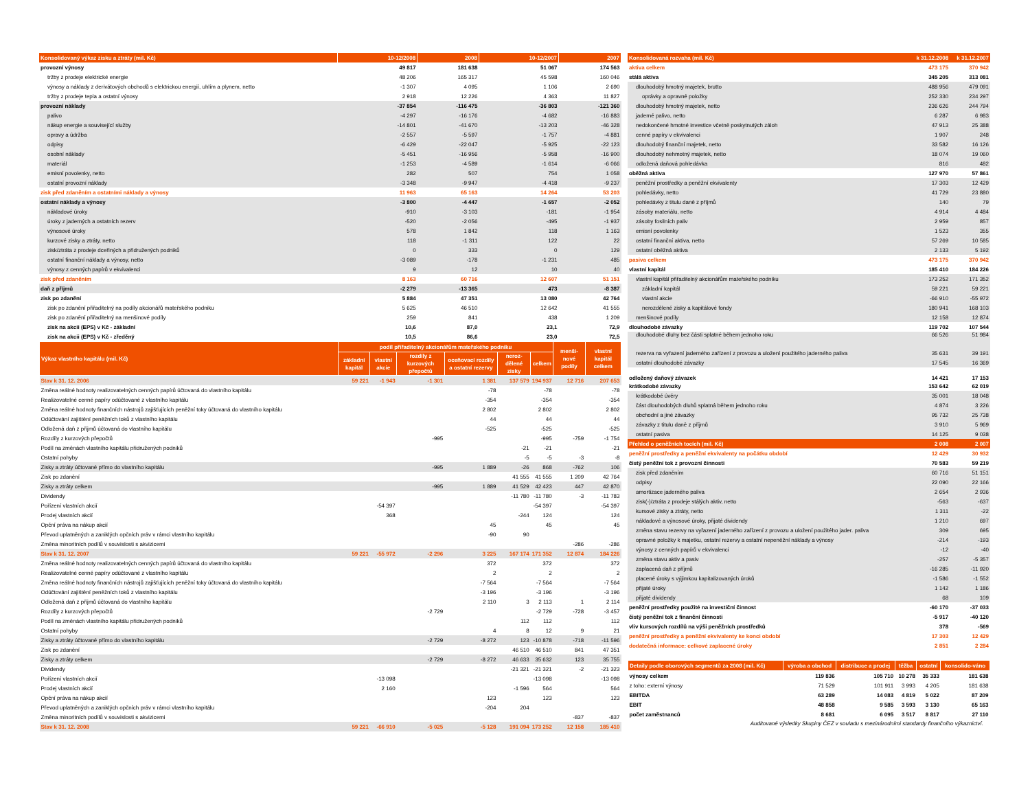| Konsolidovaný výkaz zisku a ztráty (mil. Kč) | 10-12/2008 | 2008 | 10-12/2007 | 2007 |
| --- | --- | --- | --- | --- |
| provozní výnosy | 49 817 | 181 638 | 51 067 | 174 563 |
| tržby z prodeje elektrické energie | 48 206 | 165 317 | 45 598 | 160 046 |
| výnosy a náklady z derivátových obchodů s elektrickou energií, uhlím a plynem, netto | -1 307 | 4 095 | 1 106 | 2 690 |
| tržby z prodeje tepla a ostatní výnosy | 2 918 | 12 226 | 4 363 | 11 827 |
| provozní náklady | -37 854 | -116 475 | -36 803 | -121 360 |
| palivo | -4 297 | -16 176 | -4 682 | -16 883 |
| nákup energie a související služby | -14 801 | -41 670 | -13 203 | -46 328 |
| opravy a údržba | -2 557 | -5 597 | -1 757 | -4 881 |
| odpisy | -6 429 | -22 047 | -5 925 | -22 123 |
| osobní náklady | -5 451 | -16 956 | -5 958 | -16 900 |
| materiál | -1 253 | -4 589 | -1 614 | -6 066 |
| emisní povolenky, netto | 282 | 507 | 754 | 1 058 |
| ostatní provozní náklady | -3 348 | -9 947 | -4 418 | -9 237 |
| zisk před zdaněním a ostatními náklady a výnosy | 11 963 | 65 163 | 14 264 | 53 203 |
| ostatní náklady a výnosy | -3 800 | -4 447 | -1 657 | -2 052 |
| nákladové úroky | -910 | -3 103 | -181 | -1 954 |
| úroky z jaderných a ostatních rezerv | -520 | -2 056 | -495 | -1 937 |
| výnosové úroky | 578 | 1 842 | 118 | 1 163 |
| kurzové zisky a ztráty, netto | 118 | -1 311 | 122 | 22 |
| zisk/ztráta z prodeje dceřiných a přidružených podniků | 0 | 333 | 0 | 129 |
| ostatní finanční náklady a výnosy, netto | -3 089 | -178 | -1 231 | 485 |
| výnosy z cenných papírů v ekvivalenci | 9 | 12 | 10 | 40 |
| zisk před zdaněním | 8 163 | 60 716 | 12 607 | 51 151 |
| daň z příjmů | -2 279 | -13 365 | 473 | -8 387 |
| zisk po zdanění | 5 884 | 47 351 | 13 080 | 42 764 |
| zisk po zdanění přiřaditelný na podíly akcionářů mateřského podniku | 5 625 | 46 510 | 12 642 | 41 555 |
| zisk po zdanění přiřaditelný na menšinové podíly | 259 | 841 | 438 | 1 209 |
| zisk na akcii (EPS) v Kč - základní | 10,6 | 87,0 | 23,1 | 72,9 |
| zisk na akcii (EPS) v Kč - zředěný | 10,5 | 86,6 | 23,0 | 72,5 |
| Výkaz vlastního kapitálu (mil. Kč) | podíl přiřaditelný akcionářům mateřského podniku | | | | | | menši-nové podíly | vlastní kapitál celkem |
| --- | --- | --- | --- | --- | --- | --- | --- | --- |
| | základní kapitál | vlastní akcie | rozdíly z kurzových přepočtů | oceňovací rozdíly a ostatní rezervy | neroz-dělené zisky | celkem | | |
| Stav k 31. 12. 2006 | 59 221 | -1 943 | -1 301 | 1 381 | 137 579 | 194 937 | 12 716 | 207 653 |
| Změna reálné hodnoty realizovatelných cenných papírů účtovaná do vlastního kapitálu | | | | -78 | | -78 | | -78 |
| Realizovatelné cenné papíry odúčtované z vlastního kapitálu | | | | -354 | | -354 | | -354 |
| Změna reálné hodnoty finančních nástrojů zajišťujících peněžní toky účtovaná do vlastního kapitálu | | | | 2 802 | | 2 802 | | 2 802 |
| Odúčtování zajištění peněžních toků z vlastního kapitálu | | | | 44 | | 44 | | 44 |
| Odložená daň z příjmů účtovaná do vlastního kapitálu | | | | -525 | | -525 | | -525 |
| Rozdíly z kurzových přepočtů | | | -995 | | | -995 | -759 | -1 754 |
| Podíl na změnách vlastního kapitálu přidružených podniků | | | | | -21 | -21 | | -21 |
| Ostatní pohyby | | | | | -5 | -5 | -3 | -8 |
| Zisky a ztráty účtované přímo do vlastního kapitálu | | | -995 | 1 889 | -26 | 868 | -762 | 106 |
| Zisk po zdanění | | | | | 41 555 | 41 555 | 1 209 | 42 764 |
| Zisky a ztráty celkem | | | -995 | 1 889 | 41 529 | 42 423 | 447 | 42 870 |
| Dividendy | | | | | -11 780 | -11 780 | -3 | -11 783 |
| Pořízení vlastních akcií | | -54 397 | | | | -54 397 | | -54 397 |
| Prodej vlastních akcií | | 368 | | | -244 | 124 | | 124 |
| Opční práva na nákup akcií | | | | 45 | | 45 | | 45 |
| Převod uplatněných a zaniklých opčních práv v rámci vlastního kapitálu | | | | -90 | 90 | | | |
| Změna minoritních podílů v souvislosti s akvizicemi | | | | | | | -286 | -286 |
| Stav k 31. 12. 2007 | 59 221 | -55 972 | -2 296 | 3 225 | 167 174 | 171 352 | 12 874 | 184 226 |
| Změna reálné hodnoty realizovatelných cenných papírů účtovaná do vlastního kapitálu | | | | 372 | | 372 | | 372 |
| Realizovatelné cenné papíry odúčtované z vlastního kapitálu | | | | 2 | | 2 | | 2 |
| Změna reálné hodnoty finančních nástrojů zajišťujících peněžní toky účtovaná do vlastního kapitálu | | | | -7 564 | | -7 564 | | -7 564 |
| Odúčtování zajištění peněžních toků z vlastního kapitálu | | | | -3 196 | | -3 196 | | -3 196 |
| Odložená daň z příjmů účtovaná do vlastního kapitálu | | | | 2 110 | 3 | 2 113 | 1 | 2 114 |
| Rozdíly z kurzových přepočtů | | | -2 729 | | | -2 729 | -728 | -3 457 |
| Podíl na změnách vlastního kapitálu přidružených podniků | | | | | 112 | 112 | | 112 |
| Ostatní pohyby | | | | 4 | 8 | 12 | 9 | 21 |
| Zisky a ztráty účtované přímo do vlastního kapitálu | | | -2 729 | -8 272 | 123 | -10 878 | -718 | -11 596 |
| Zisk po zdanění | | | | | 46 510 | 46 510 | 841 | 47 351 |
| Zisky a ztráty celkem | | | -2 729 | -8 272 | 46 633 | 35 632 | 123 | 35 755 |
| Dividendy | | | | | -21 321 | -21 321 | -2 | -21 323 |
| Pořízení vlastních akcií | | -13 098 | | | | -13 098 | | -13 098 |
| Prodej vlastních akcií | | 2 160 | | | -1 596 | 564 | | 564 |
| Opční práva na nákup akcií | | | | 123 | | 123 | | 123 |
| Převod uplatněných a zaniklých opčních práv v rámci vlastního kapitálu | | | | -204 | 204 | | | |
| Změna minoritních podílů v souvislosti s akvizicemi | | | | | | | -837 | -837 |
| Stav k 31. 12. 2008 | 59 221 | -66 910 | -5 025 | -5 128 | 191 094 | 173 252 | 12 158 | 185 410 |
| Konsolidovaná rozvaha (mil. Kč) | k 31.12.2008 | k 31.12.2007 |
| --- | --- | --- |
| aktiva celkem | 473 175 | 370 942 |
| stálá aktiva | 345 205 | 313 081 |
| dlouhodobý hmotný majetek, brutto | 488 956 | 479 091 |
| oprávky a opravné položky | 252 330 | 234 297 |
| dlouhodobý hmotný majetek, netto | 236 626 | 244 794 |
| jaderné palivo, netto | 6 287 | 6 983 |
| nedokončené hmotné investice včetně poskytnutých záloh | 47 913 | 25 388 |
| cenné papíry v ekvivalenci | 1 907 | 248 |
| dlouhodobý finanční majetek, netto | 33 582 | 16 126 |
| dlouhodobý nehmotný majetek, netto | 18 074 | 19 060 |
| odložená daňová pohledávka | 816 | 482 |
| oběžná aktiva | 127 970 | 57 861 |
| peněžní prostředky a peněžní ekvivalenty | 17 303 | 12 429 |
| pohledávky, netto | 41 729 | 23 880 |
| pohledávky z titulu daně z příjmů | 140 | 79 |
| zásoby materiálu, netto | 4 914 | 4 484 |
| zásoby fosilních paliv | 2 959 | 857 |
| emisní povolenky | 1 523 | 355 |
| ostatní finanční aktiva, netto | 57 269 | 10 585 |
| ostatní oběžná aktiva | 2 133 | 5 192 |
| pasiva celkem | 473 175 | 370 942 |
| vlastní kapitál | 185 410 | 184 226 |
| vlastní kapitál přiřaditelný akcionářům mateřského podniku | 173 252 | 171 352 |
| základní kapitál | 59 221 | 59 221 |
| vlastní akcie | -66 910 | -55 972 |
| nerozdělené zisky a kapitálové fondy | 180 941 | 168 103 |
| menšinové podíly | 12 158 | 12 874 |
| dlouhodobé závazky | 119 702 | 107 544 |
| dlouhodobé dluhy bez části splatné během jednoho roku | 66 526 | 51 984 |
| rezerva na vyřazení jaderného zařízení z provozu a uložení použitého jaderného paliva | 35 631 | 39 191 |
| ostatní dlouhodobé závazky | 17 545 | 16 369 |
| odložený daňový závazek | 14 421 | 17 153 |
| krátkodobé závazky | 153 642 | 62 019 |
| krátkodobé úvěry | 35 001 | 18 048 |
| část dlouhodobých dluhů splatná během jednoho roku | 4 874 | 3 226 |
| obchodní a jiné závazky | 95 732 | 25 738 |
| závazky z titulu daně z příjmů | 3 910 | 5 969 |
| ostatní pasiva | 14 125 | 9 038 |
| Přehled o peněžních tocích (mil. Kč) | 2 008 | 2 007 |
| peněžní prostředky a peněžní ekvivalenty na počátku období | 12 429 | 30 932 |
| čistý peněžní tok z provozní činnosti | 70 583 | 59 219 |
| zisk před zdaněním | 60 716 | 51 151 |
| odpisy | 22 090 | 22 166 |
| amortizace jaderného paliva | 2 654 | 2 936 |
| zisk(-)/ztráta z prodeje stálých aktiv, netto | -563 | -637 |
| kursové zisky a ztráty, netto | 1 311 | -22 |
| nákladové a výnosové úroky, přijaté dividendy | 1 210 | 697 |
| změna stavu rezervy na vyřazení jaderného zařízení z provozu a uložení použitého jader. paliva | 309 | 695 |
| opravné položky k majetku, ostatní rezervy a ostatní nepeněžní náklady a výnosy | -214 | -193 |
| výnosy z cenných papírů v ekvivalenci | -12 | -40 |
| změna stavu aktiv a pasiv | -257 | -5 357 |
| zaplacená daň z příjmů | -16 285 | -11 920 |
| placené úroky s výjimkou kapitalizovaných úroků | -1 586 | -1 552 |
| přijaté úroky | 1 142 | 1 186 |
| přijaté dividendy | 68 | 109 |
| peněžní prostředky použité na investiční činnost | -60 170 | -37 033 |
| čistý peněžní tok z finanční činnosti | -5 917 | -40 120 |
| vliv kursových rozdílů na výši peněžních prostředků | 378 | -569 |
| peněžní prostředky a peněžní ekvivalenty ke konci období | 17 303 | 12 429 |
| dodatečná informace: celkové zaplacené úroky | 2 851 | 2 284 |
| Detaily podle oborových segmentů za 2008 (mil. Kč) | výroba a obchod | distribuce a prodej | těžba | ostatní | konsolido-váno |
| --- | --- | --- | --- | --- | --- |
| výnosy celkem | 119 836 | 105 710 | 10 278 | 35 333 | 181 638 |
| z toho: externí výnosy | 71 529 | 101 911 | 3 993 | 4 205 | 181 638 |
| EBITDA | 63 289 | 14 083 | 4 819 | 5 022 | 87 209 |
| EBIT | 48 858 | 9 585 | 3 593 | 3 130 | 65 163 |
| počet zaměstnanců | 8 681 | 6 095 | 3 517 | 8 817 | 27 110 |
Auditované výsledky Skupiny ČEZ v souladu s mezinárodními standardy finančního výkaznictví.